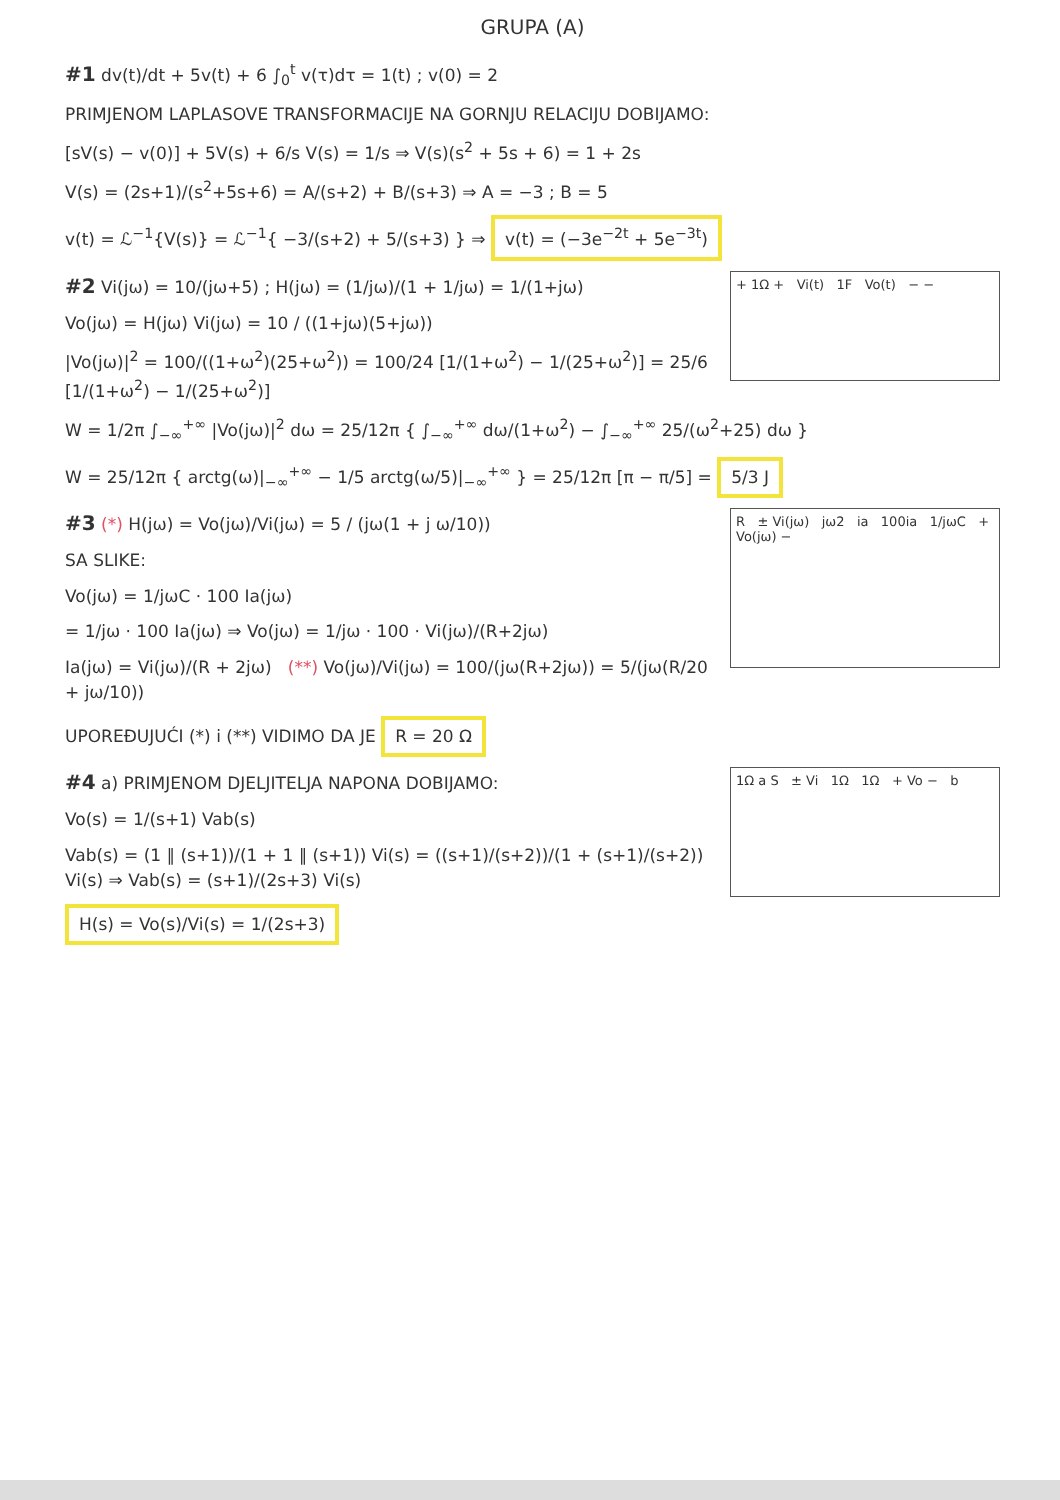GRUPA (A)
#1 dv(t)/dt + 5v(t) + 6 ∫<sub>0</sub><sup>t</sup> v(τ)dτ = 1(t) ; v(0) = 2
PRIMJENOM LAPLASOVE TRANSFORMACIJE NA GORNJU RELACIJU DOBIJAMO:
[sV(s) − v(0)] + 5V(s) + 6/s V(s) = 1/s ⇒ V(s)(s<sup>2</sup> + 5s + 6) = 1 + 2s
V(s) = (2s+1)/(s<sup>2</sup>+5s+6) = A/(s+2) + B/(s+3) ⇒ A = −3 ; B = 5
v(t) = ℒ<sup>−1</sup>{V(s)} = ℒ<sup>−1</sup>{ −3/(s+2) + 5/(s+3) } ⇒ v(t) = (−3e<sup>−2t</sup> + 5e<sup>−3t</sup>)
+ 1Ω + Vi(t) 1F Vo(t) − −
#2 Vi(jω) = 10/(jω+5) ; H(jω) = (1/jω)/(1 + 1/jω) = 1/(1+jω)
Vo(jω) = H(jω) Vi(jω) = 10 / ((1+jω)(5+jω))
|Vo(jω)|<sup>2</sup> = 100/((1+ω<sup>2</sup>)(25+ω<sup>2</sup>)) = 100/24 [1/(1+ω<sup>2</sup>) − 1/(25+ω<sup>2</sup>)] = 25/6 [1/(1+ω<sup>2</sup>) − 1/(25+ω<sup>2</sup>)]
W = 1/2π ∫<sub>−∞</sub><sup>+∞</sup> |Vo(jω)|<sup>2</sup> dω = 25/12π { ∫<sub>−∞</sub><sup>+∞</sup> dω/(1+ω<sup>2</sup>) − ∫<sub>−∞</sub><sup>+∞</sup> 25/(ω<sup>2</sup>+25) dω }
W = 25/12π { arctg(ω)|<sub>−∞</sub><sup>+∞</sup> − 1/5 arctg(ω/5)|<sub>−∞</sub><sup>+∞</sup> } = 25/12π [π − π/5] = 5/3 J
R ± Vi(jω) jω2 ia 100ia 1/jωC + Vo(jω) −
#3 (*) H(jω) = Vo(jω)/Vi(jω) = 5 / (jω(1 + j ω/10))
SA SLIKE:
Vo(jω) = 1/jωC · 100 Ia(jω)
= 1/jω · 100 Ia(jω) ⇒ Vo(jω) = 1/jω · 100 · Vi(jω)/(R+2jω)
Ia(jω) = Vi(jω)/(R + 2jω) (**) Vo(jω)/Vi(jω) = 100/(jω(R+2jω)) = 5/(jω(R/20 + jω/10))
UPOREĐUJUĆI (*) i (**) VIDIMO DA JE R = 20 Ω
1Ω a S ± Vi 1Ω 1Ω + Vo − b
#4 a) PRIMJENOM DJELJITELJA NAPONA DOBIJAMO:
Vo(s) = 1/(s+1) Vab(s)
Vab(s) = (1 ∥ (s+1))/(1 + 1 ∥ (s+1)) Vi(s) = ((s+1)/(s+2))/(1 + (s+1)/(s+2)) Vi(s) ⇒ Vab(s) = (s+1)/(2s+3) Vi(s)
H(s) = Vo(s)/Vi(s) = 1/(2s+3)